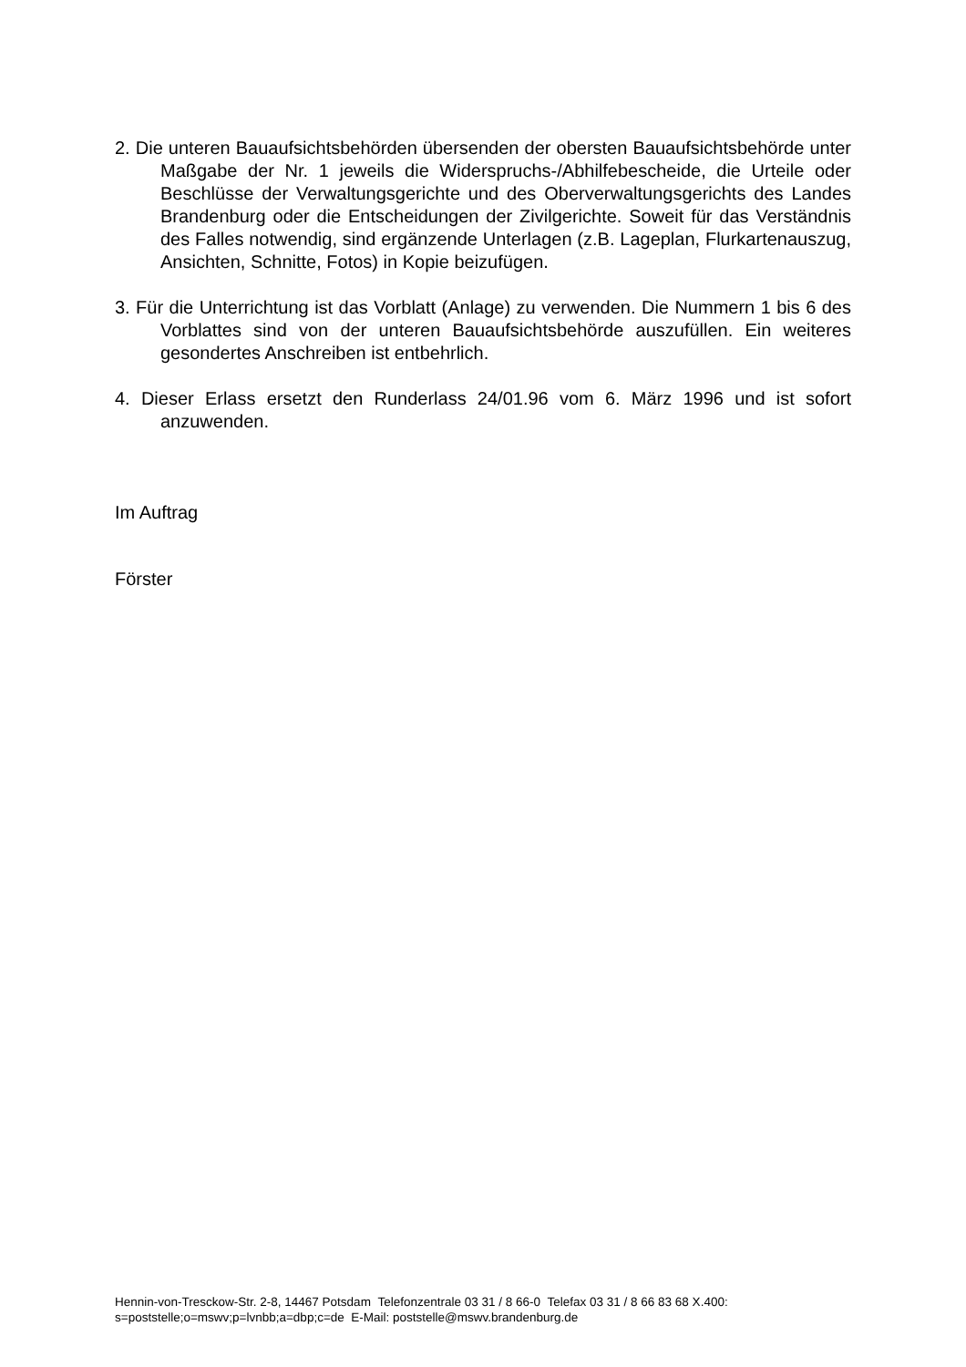2. Die unteren Bauaufsichtsbehörden übersenden der obersten Bauaufsichtsbehörde unter Maßgabe der Nr. 1 jeweils die Widerspruchs-/Abhilfebescheide, die Urteile oder Beschlüsse der Verwaltungsgerichte und des Oberverwaltungsgerichts des Landes Brandenburg oder die Entscheidungen der Zivilgerichte. Soweit für das Verständnis des Falles notwendig, sind ergänzende Unterlagen (z.B. Lageplan, Flurkartenauszug, Ansichten, Schnitte, Fotos) in Kopie beizufügen.
3. Für die Unterrichtung ist das Vorblatt (Anlage) zu verwenden. Die Nummern 1 bis 6 des Vorblattes sind von der unteren Bauaufsichtsbehörde auszufüllen. Ein weiteres gesondertes Anschreiben ist entbehrlich.
4. Dieser Erlass ersetzt den Runderlass 24/01.96 vom 6. März 1996 und ist sofort anzuwenden.
Im Auftrag
Förster
Hennin-von-Tresckow-Str. 2-8, 14467 Potsdam Telefonzentrale 03 31 / 8 66-0 Telefax 03 31 / 8 66 83 68 X.400: s=poststelle;o=mswv;p=lvnbb;a=dbp;c=de E-Mail: poststelle@mswv.brandenburg.de